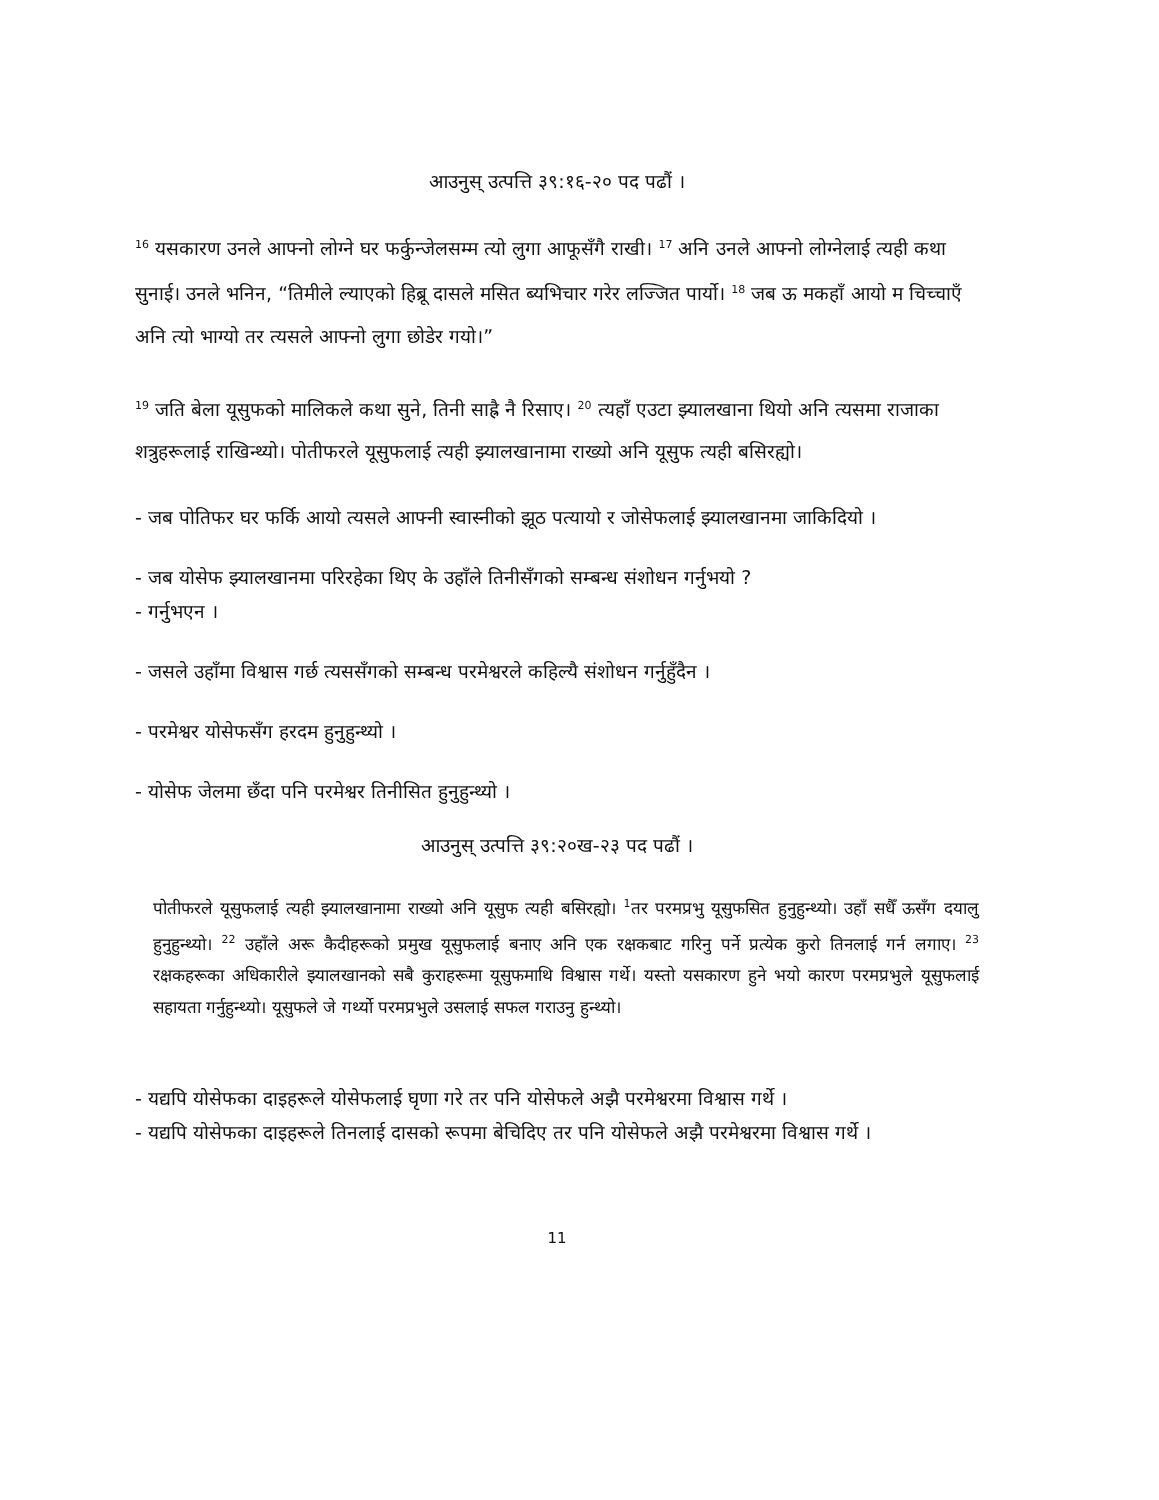आउनुस् उत्पत्ति ३९:१६-२० पद पढौं ।
<sup>16</sup> यसकारण उनले आफ्नो लोग्ने घर फर्कुन्जेलसम्म त्यो लुगा आफूसँगै राखी। <sup>17</sup> अनि उनले आफ्नो लोग्नेलाई त्यही कथा सुनाई। उनले भनिन, “तिमीले ल्याएको हिब्रू दासले मसित ब्यभिचार गरेर लज्जित पार्यो। <sup>18</sup> जब ऊ मकहाँ आयो म चिच्चाएँ अनि त्यो भाग्यो तर त्यसले आफ्नो लुगा छोडेर गयो।”
<sup>19</sup> जति बेला यूसुफको मालिकले कथा सुने, तिनी साह्रै नै रिसाए। <sup>20</sup> त्यहाँ एउटा झ्यालखाना थियो अनि त्यसमा राजाका शत्रुहरूलाई राखिन्थ्यो। पोतीफरले यूसुफलाई त्यही झ्यालखानामा राख्यो अनि यूसुफ त्यही बसिरह्यो।
- जब पोतिफर घर फर्कि आयो त्यसले आफ्नी स्वास्नीको झूठ पत्यायो र जोसेफलाई झ्यालखानमा जाकिदियो ।
- जब योसेफ झ्यालखानमा परिरहेका थिए के उहाँले तिनीसँगको सम्बन्ध संशोधन गर्नुभयो ?
- गर्नुभएन ।
- जसले उहाँमा विश्वास गर्छ त्यससँगको सम्बन्ध परमेश्वरले कहिल्यै संशोधन गर्नुहुँदैन ।
- परमेश्वर योसेफसँग हरदम हुनुहुन्थ्यो ।
- योसेफ जेलमा छँदा पनि परमेश्वर तिनीसित हुनुहुन्थ्यो ।
आउनुस् उत्पत्ति ३९:२०ख-२३ पद पढौं ।
पोतीफरले यूसुफलाई त्यही झ्यालखानामा राख्यो अनि यूसुफ त्यही बसिरह्यो। <sup>1</sup>तर परमप्रभु यूसुफसित हुनुहुन्थ्यो। उहाँ सधैँ ऊसँग दयालु हुनुहुन्थ्यो। <sup>22</sup> उहाँले अरू कैदीहरूको प्रमुख यूसुफलाई बनाए अनि एक रक्षकबाट गरिनु पर्ने प्रत्येक कुरो तिनलाई गर्न लगाए। <sup>23</sup> रक्षकहरूका अधिकारीले झ्यालखानको सबै कुराहरूमा यूसुफमाथि विश्वास गर्थे। यस्तो यसकारण हुने भयो कारण परमप्रभुले यूसुफलाई सहायता गर्नुहुन्थ्यो। यूसुफले जे गर्थ्यो परमप्रभुले उसलाई सफल गराउनु हुन्थ्यो।
- यद्यपि योसेफका दाइहरूले योसेफलाई घृणा गरे तर पनि योसेफले अझै परमेश्वरमा विश्वास गर्थे ।
- यद्यपि योसेफका दाइहरूले तिनलाई दासको रूपमा बेचिदिए तर पनि योसेफले अझै परमेश्वरमा विश्वास गर्थे ।
11